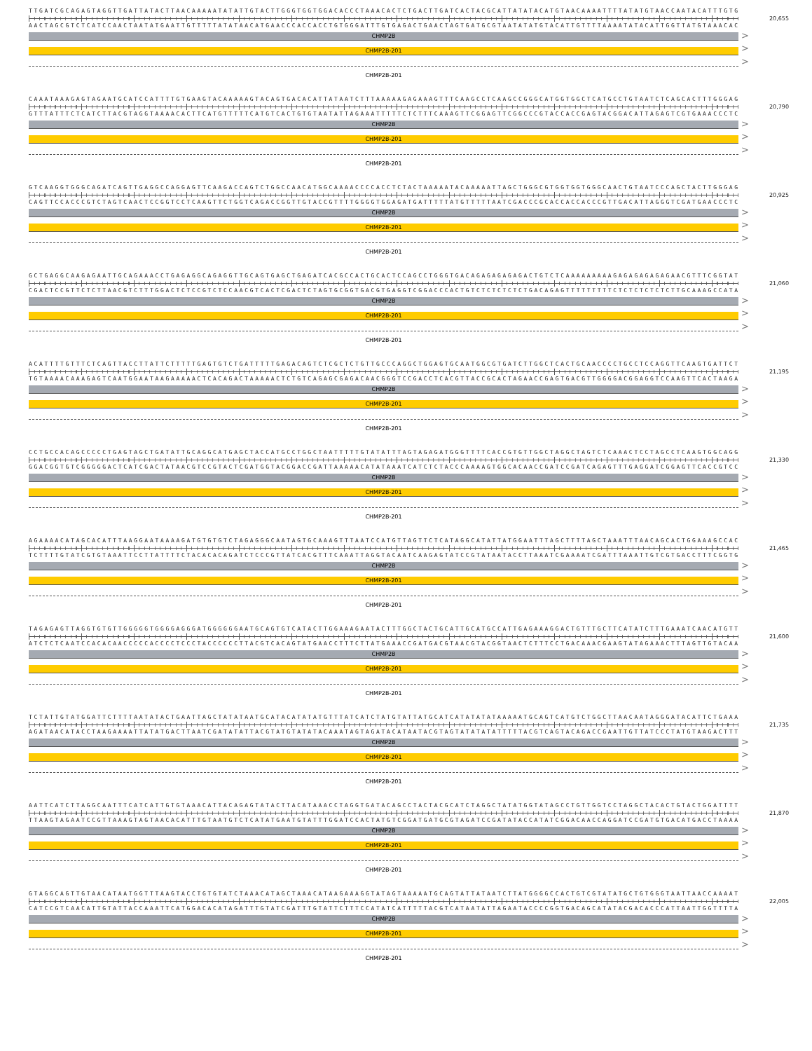TTGATCGCAGAGTAGGTTGATTATACTTAACAAAAATATATTGTACTTGGGTGGTGGACACCCTAAACACTCTGACTTGATCACTACGCATTATATACATGTAACAAAATTTTATATGTAACCAATACATTTGTG
20,655
AACTAGCGTCTCATCCAACTAATATGAATTGTTTTTATATAACATGAACCCACCACCTGTGGGATTTGTGAGACTGAACTAGTGATGCGTAATATATGTACATTGTTTTAAAATATACATTGGTTATGTAAACAC
CHMP2B
>
CHMP2B-201
>
>
CHMP2B-201
CAAATAAAGAGTAGAATGCATCCATTTTGTGAAGTACAAAAAGTACAGTGACACATTATAATCTTTAAAAAGAGAAAGTTTCAAGCCTCAAGCCGGGCATGGTGGCTCATGCCTGTAATCTCAGCACTTTGGGAG
20,790
GTTTATTTCTCATCTTACGTAGGTAAAACACTTCATGTTTTTCATGTCACTGTGTAATATTAGAAATTTTTCTCTTTCAAAGTTCGGAGTTCGGCCCGTACCACCGAGTACGGACATTAGAGTCGTGAAACCCTC
CHMP2B
>
CHMP2B-201
>
>
CHMP2B-201
GTCAAGGTGGGCAGATCAGTTGAGGCCAGGAGTTCAAGACCAGTCTGGCCAACATGGCAAAACCCCACCTCTACTAAAAATACAAAAATTAGCTGGGCGTGGTGGTGGGCAACTGTAATCCCAGCTACTTGGGAG
20,925
CAGTTCCACCCGTCTAGTCAACTCCGGTCCTCAAGTTCTGGTCAGACCGGTTGTACCGTTTTGGGGTGGAGATGATTTTTATGTTTTTAATCGACCCGCACCACCACCCGTTGACATTAGGGTCGATGAACCCTC
CHMP2B
>
CHMP2B-201
>
>
CHMP2B-201
GCTGAGGCAAGAGAATTGCAGAAACCTGAGAGGCAGAGGTTGCAGTGAGCTGAGATCACGCCACTGCACTCCAGCCTGGGTGACAGAGAGAGAGACTGTCTCAAAAAAAAAGAGAGAGAGAGAACGTTTCGGTAT
21,060
CGACTCCGTTCTCTTAACGTCTTTGGACTCTCCGTCTCCAACGTCACTCGACTCTAGTGCGGTGACGTGAGGTCGGACCCACTGTCTCTCTCTCTGACAGAGTTTTTTTTTCTCTCTCTCTCTTGCAAAGCCATA
CHMP2B
>
CHMP2B-201
>
>
CHMP2B-201
ACATTTTGTTTCTCAGTTACCTTATTCTTTTTGAGTGTCTGATTTTTGAGACAGTCTCGCTCTGTTGCCCAGGCTGGAGTGCAATGGCGTGATCTTGGCTCACTGCAACCCCTGCCTCCAGGTTCAAGTGATTCT
21,195
TGTAAAACAAAGAGTCAATGGAATAAGAAAAACTCACAGACTAAAAACTCTGTCAGAGCGAGACAACGGGTCCGACCTCACGTTACCGCACTAGAACCGAGTGACGTTGGGGACGGAGGTCCAAGTTCACTAAGA
CHMP2B
>
CHMP2B-201
>
>
CHMP2B-201
CCTGCCACAGCCCCCTGAGTAGCTGATATTGCAGGCATGAGCTACCATGCCTGGCTAATTTTTGTATATTTAGTAGAGATGGGTTTTCACCGTGTTGGCTAGGCTAGTCTCAAACTCCTAGCCTCAAGTGGCAGG
21,330
GGACGGTGTCGGGGGACTCATCGACTATAACGTCCGTACTCGATGGTACGGACCGATTAAAAACATATAAATCATCTCTACCCAAAAGTGGCACAACCGATCCGATCAGAGTTTGAGGATCGGAGTTCACCGTCC
CHMP2B
>
CHMP2B-201
>
>
CHMP2B-201
AGAAAACATAGCACATTTAAGGAATAAAAGATGTGTGTCTAGAGGGCAATAGTGCAAAGTTTAATCCATGTTAGTTCTCATAGGCATATTATGGAATTTAGCTTTTAGCTAAATTTAACAGCACTGGAAAGCCAC
21,465
TCTTTTGTATCGTGTAAATTCCTTATTTTCTACACACAGATCTCCCGTTATCACGTTTCAAATTAGGTACAATCAAGAGTATCCGTATAATACCTTAAATCGAAAATCGATTTAAATTGTCGTGACCTTTCGGTG
CHMP2B
>
CHMP2B-201
>
>
CHMP2B-201
TAGAGAGTTAGGTGTGTTGGGGGTGGGGAGGGATGGGGGGAATGCAGTGTCATACTTGGAAAGAATACTTTGGCTACTGCATTGCATGCCATTGAGAAAGGACTGTTTGCTTCATATCTTTGAAATCAACATGTT
21,600
ATCTCTCAATCCACACAACCCCCACCCCTCCCTACCCCCCTTACGTCACAGTATGAACCTTTCTTATGAAACCGATGACGTAACGTACGGTAACTCTTTCCTGACAAACGAAGTATAGAAACTTTAGTTGTACAA
CHMP2B
>
CHMP2B-201
>
>
CHMP2B-201
TCTATTGTATGGATTCTTTTAATATACTGAATTAGCTATATAATGCATACATATATGTTTATCATCTATGTATTATGCATCATATATATAAAAATGCAGTCATGTCTGGCTTAACAATAGGGATACATTCTGAAA
21,735
AGATAACATACCTAAGAAAATTATATGACTTAATCGATATATTACGTATGTATATACAAATAGTAGATACATAATACGTAGTATATATATTTTTACGTCAGTACAGACCGAATTGTTATCCCTATGTAAGACTTT
CHMP2B
>
CHMP2B-201
>
>
CHMP2B-201
AATTCATCTTAGGCAATTTCATCATTGTGTAAACATTACAGAGTATACTTACATAAACCTAGGTGATACAGCCTACTACGCATCTAGGCTATATGGTATAGCCTGTTGGTCCTAGGCTACACTGTACTGGATTTT
21,870
TTAAGTAGAATCCGTTAAAGTAGTAACACATTTGTAATGTCTCATATGAATGTATTTGGATCCACTATGTCGGATGATGCGTAGATCCGATATACCATATCGGACAACCAGGATCCGATGTGACATGACCTAAAA
CHMP2B
>
CHMP2B-201
>
>
CHMP2B-201
GTAGGCAGTTGTAACATAATGGTTTAAGTACCTGTGTATCTAAACATAGCTAAACATAAGAAAGGTATAGTAAAAATGCAGTATTATAATCTTATGGGGCCACTGTCGTATATGCTGTGGGTAATTAACCAAAAT
22,005
CATCCGTCAACATTGTATTACCAAATTCATGGACACATAGATTTGTATCGATTTGTATTCTTTCCATATCATTTTTACGTCATAATATTAGAATACCCCGGTGACAGCATATACGACACCCATTAATTGGTTTTA
CHMP2B
>
CHMP2B-201
>
>
CHMP2B-201